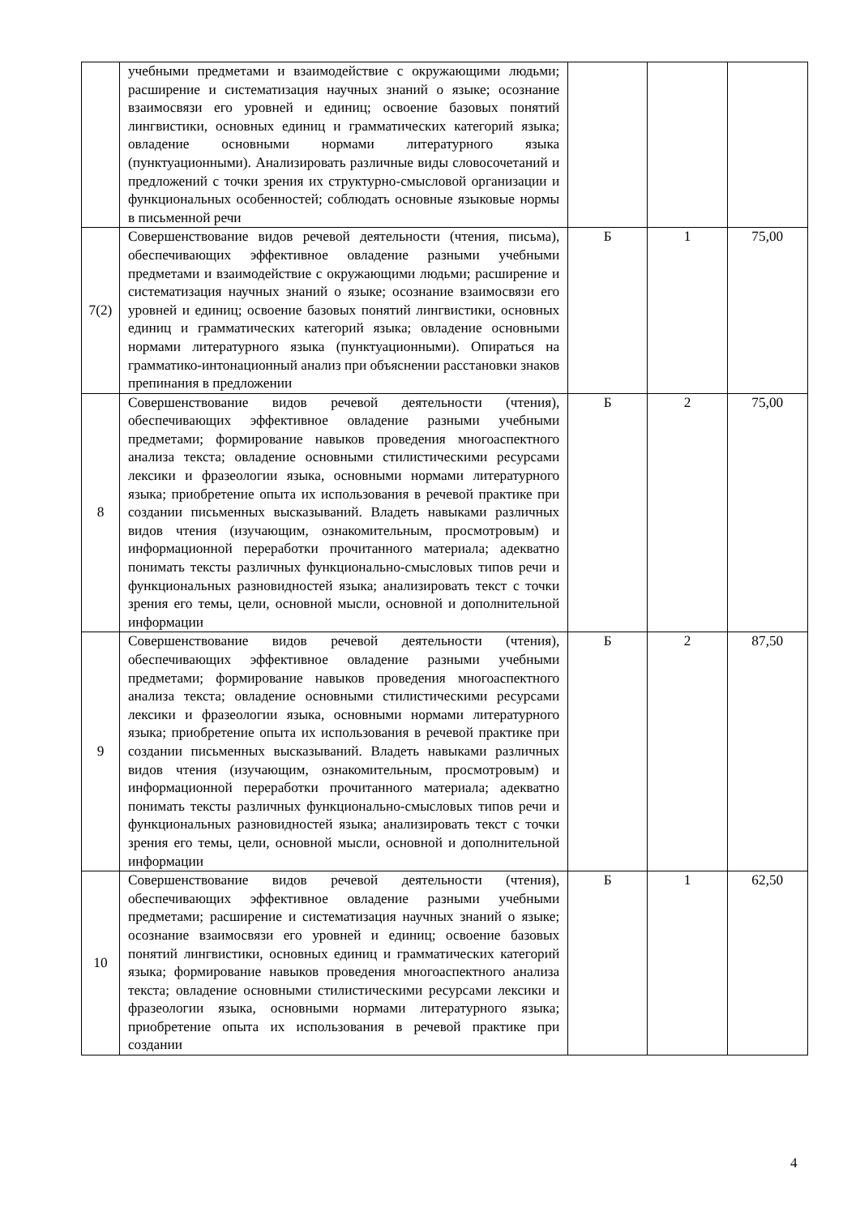| | учебными предметами и взаимодействие с окружающими людьми; расширение и систематизация научных знаний о языке; осознание взаимосвязи его уровней и единиц; освоение базовых понятий лингвистики, основных единиц и грамматических категорий языка; овладение основными нормами литературного языка (пунктуационными). Анализировать различные виды словосочетаний и предложений с точки зрения их структурно-смысловой организации и функциональных особенностей; соблюдать основные языковые нормы в письменной речи | | | |
| 7(2) | Совершенствование видов речевой деятельности (чтения, письма), обеспечивающих эффективное овладение разными учебными предметами и взаимодействие с окружающими людьми; расширение и систематизация научных знаний о языке; осознание взаимосвязи его уровней и единиц; освоение базовых понятий лингвистики, основных единиц и грамматических категорий языка; овладение основными нормами литературного языка (пунктуационными). Опираться на грамматико-интонационный анализ при объяснении расстановки знаков препинания в предложении | Б | 1 | 75,00 |
| 8 | Совершенствование видов речевой деятельности (чтения), обеспечивающих эффективное овладение разными учебными предметами; формирование навыков проведения многоаспектного анализа текста; овладение основными стилистическими ресурсами лексики и фразеологии языка, основными нормами литературного языка; приобретение опыта их использования в речевой практике при создании письменных высказываний. Владеть навыками различных видов чтения (изучающим, ознакомительным, просмотровым) и информационной переработки прочитанного материала; адекватно понимать тексты различных функционально-смысловых типов речи и функциональных разновидностей языка; анализировать текст с точки зрения его темы, цели, основной мысли, основной и дополнительной информации | Б | 2 | 75,00 |
| 9 | Совершенствование видов речевой деятельности (чтения), обеспечивающих эффективное овладение разными учебными предметами; формирование навыков проведения многоаспектного анализа текста; овладение основными стилистическими ресурсами лексики и фразеологии языка, основными нормами литературного языка; приобретение опыта их использования в речевой практике при создании письменных высказываний. Владеть навыками различных видов чтения (изучающим, ознакомительным, просмотровым) и информационной переработки прочитанного материала; адекватно понимать тексты различных функционально-смысловых типов речи и функциональных разновидностей языка; анализировать текст с точки зрения его темы, цели, основной мысли, основной и дополнительной информации | Б | 2 | 87,50 |
| 10 | Совершенствование видов речевой деятельности (чтения), обеспечивающих эффективное овладение разными учебными предметами; расширение и систематизация научных знаний о языке; осознание взаимосвязи его уровней и единиц; освоение базовых понятий лингвистики, основных единиц и грамматических категорий языка; формирование навыков проведения многоаспектного анализа текста; овладение основными стилистическими ресурсами лексики и фразеологии языка, основными нормами литературного языка; приобретение опыта их использования в речевой практике при создании | Б | 1 | 62,50 |
4